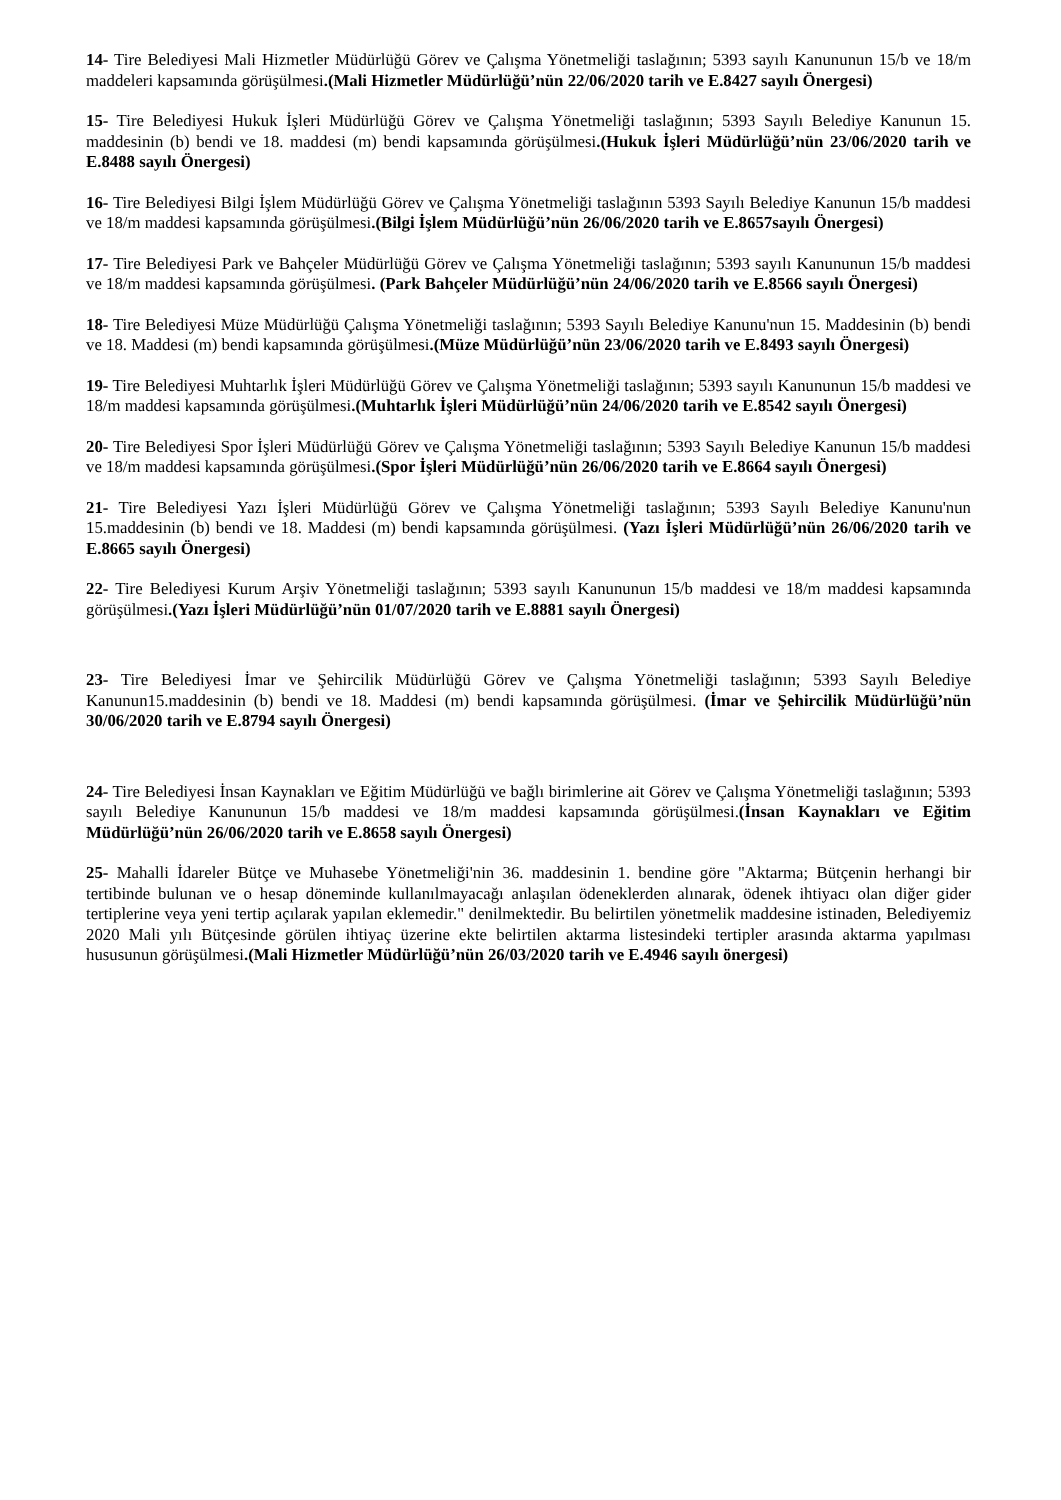14- Tire Belediyesi Mali Hizmetler Müdürlüğü Görev ve Çalışma Yönetmeliği taslağının; 5393 sayılı Kanununun 15/b ve 18/m maddeleri kapsamında görüşülmesi.(Mali Hizmetler Müdürlüğü’nün 22/06/2020 tarih ve E.8427 sayılı Önergesi)
15- Tire Belediyesi Hukuk İşleri Müdürlüğü Görev ve Çalışma Yönetmeliği taslağının; 5393 Sayılı Belediye Kanunun 15. maddesinin (b) bendi ve 18. maddesi (m) bendi kapsamında görüşülmesi.(Hukuk İşleri Müdürlüğü’nün 23/06/2020 tarih ve E.8488 sayılı Önergesi)
16- Tire Belediyesi Bilgi İşlem Müdürlüğü Görev ve Çalışma Yönetmeliği taslağının 5393 Sayılı Belediye Kanunun 15/b maddesi ve 18/m maddesi kapsamında görüşülmesi.(Bilgi İşlem Müdürlüğü’nün 26/06/2020 tarih ve E.8657sayılı Önergesi)
17- Tire Belediyesi Park ve Bahçeler Müdürlüğü Görev ve Çalışma Yönetmeliği taslağının; 5393 sayılı Kanununun 15/b maddesi ve 18/m maddesi kapsamında görüşülmesi. (Park Bahçeler Müdürlüğü’nün 24/06/2020 tarih ve E.8566 sayılı Önergesi)
18- Tire Belediyesi Müze Müdürlüğü Çalışma Yönetmeliği taslağının; 5393 Sayılı Belediye Kanunu'nun 15. Maddesinin (b) bendi ve 18. Maddesi (m) bendi kapsamında görüşülmesi.(Müze Müdürlüğü’nün 23/06/2020 tarih ve E.8493 sayılı Önergesi)
19- Tire Belediyesi Muhtarlık İşleri Müdürlüğü Görev ve Çalışma Yönetmeliği taslağının; 5393 sayılı Kanununun 15/b maddesi ve 18/m maddesi kapsamında görüşülmesi.(Muhtarlık İşleri Müdürlüğü’nün 24/06/2020 tarih ve E.8542 sayılı Önergesi)
20- Tire Belediyesi Spor İşleri Müdürlüğü Görev ve Çalışma Yönetmeliği taslağının; 5393 Sayılı Belediye Kanunun 15/b maddesi ve 18/m maddesi kapsamında görüşülmesi.(Spor İşleri Müdürlüğü’nün 26/06/2020 tarih ve E.8664 sayılı Önergesi)
21- Tire Belediyesi Yazı İşleri Müdürlüğü Görev ve Çalışma Yönetmeliği taslağının; 5393 Sayılı Belediye Kanunu'nun 15.maddesinin (b) bendi ve 18. Maddesi (m) bendi kapsamında görüşülmesi. (Yazı İşleri Müdürlüğü’nün 26/06/2020 tarih ve E.8665 sayılı Önergesi)
22- Tire Belediyesi Kurum Arşiv Yönetmeliği taslağının; 5393 sayılı Kanununun 15/b maddesi ve 18/m maddesi kapsamında görüşülmesi.(Yazı İşleri Müdürlüğü’nün 01/07/2020 tarih ve E.8881 sayılı Önergesi)
23- Tire Belediyesi İmar ve Şehircilik Müdürlüğü Görev ve Çalışma Yönetmeliği taslağının; 5393 Sayılı Belediye Kanunun15.maddesinin (b) bendi ve 18. Maddesi (m) bendi kapsamında görüşülmesi. (İmar ve Şehircilik Müdürlüğü’nün 30/06/2020 tarih ve E.8794 sayılı Önergesi)
24- Tire Belediyesi İnsan Kaynakları ve Eğitim Müdürlüğü ve bağlı birimlerine ait Görev ve Çalışma Yönetmeliği taslağının; 5393 sayılı Belediye Kanununun 15/b maddesi ve 18/m maddesi kapsamında görüşülmesi.(İnsan Kaynakları ve Eğitim Müdürlüğü’nün 26/06/2020 tarih ve E.8658 sayılı Önergesi)
25- Mahalli İdareler Bütçe ve Muhasebe Yönetmeliği'nin 36. maddesinin 1. bendine göre "Aktarma; Bütçenin herhangi bir tertibinde bulunan ve o hesap döneminde kullanılmayacağı anlaşılan ödeneklerden alınarak, ödenek ihtiyacı olan diğer gider tertiplerine veya yeni tertip açılarak yapılan eklemedir." denilmektedir. Bu belirtilen yönetmelik maddesine istinaden, Belediyemiz 2020 Mali yılı Bütçesinde görülen ihtiyaç üzerine ekte belirtilen aktarma listesindeki tertipler arasında aktarma yapılması hususunun görüşülmesi.(Mali Hizmetler Müdürlüğü’nün 26/03/2020 tarih ve E.4946 sayılı önergesi)